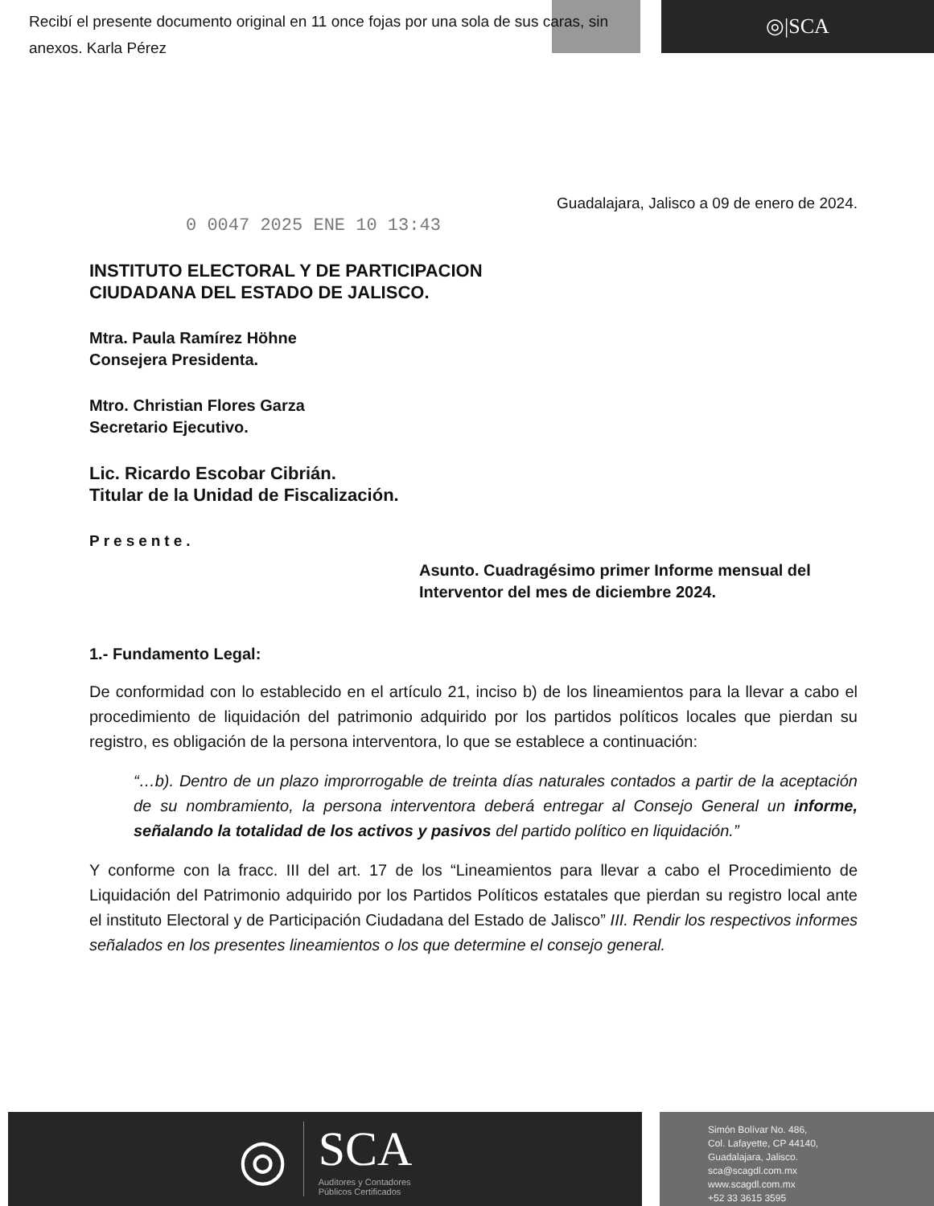Recibí el presente documento original en 11 once fojas por una sola de sus caras, sin anexos. Karla Pérez
◎|SCA
Guadalajara, Jalisco a 09 de enero de 2024.
0 0047 2025 ENE 10 13:43
INSTITUTO ELECTORAL Y DE PARTICIPACION
CIUDADANA DEL ESTADO DE JALISCO.
Mtra. Paula Ramírez Höhne
Consejera Presidenta.
Mtro. Christian Flores Garza
Secretario Ejecutivo.
Lic. Ricardo Escobar Cibrián.
Titular de la Unidad de Fiscalización.
Presente.
Asunto. Cuadragésimo primer Informe mensual del Interventor del mes de diciembre 2024.
1.- Fundamento Legal:
De conformidad con lo establecido en el artículo 21, inciso b) de los lineamientos para la llevar a cabo el procedimiento de liquidación del patrimonio adquirido por los partidos políticos locales que pierdan su registro, es obligación de la persona interventora, lo que se establece a continuación:
“…b). Dentro de un plazo improrrogable de treinta días naturales contados a partir de la aceptación de su nombramiento, la persona interventora deberá entregar al Consejo General un informe, señalando la totalidad de los activos y pasivos del partido político en liquidación.”
Y conforme con la fracc. III del art. 17 de los “Lineamientos para llevar a cabo el Procedimiento de Liquidación del Patrimonio adquirido por los Partidos Políticos estatales que pierdan su registro local ante el instituto Electoral y de Participación Ciudadana del Estado de Jalisco” III. Rendir los respectivos informes señalados en los presentes lineamientos o los que determine el consejo general.
◎
SCA
Auditores y Contadores
Públicos Certificados
Simón Bolívar No. 486,
Col. Lafayette, CP 44140,
Guadalajara, Jalisco.
sca@scagdl.com.mx
www.scagdl.com.mx
+52 33 3615 3595